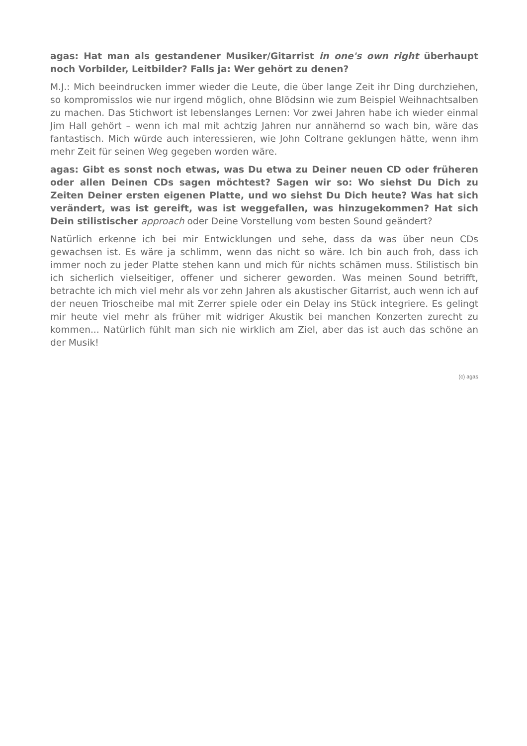agas: Hat man als gestandener Musiker/Gitarrist in one's own right überhaupt noch Vorbilder, Leitbilder? Falls ja: Wer gehört zu denen?
M.J.: Mich beeindrucken immer wieder die Leute, die über lange Zeit ihr Ding durchziehen, so kompromisslos wie nur irgend möglich, ohne Blödsinn wie zum Beispiel Weihnachtsalben zu machen. Das Stichwort ist lebenslanges Lernen: Vor zwei Jahren habe ich wieder einmal Jim Hall gehört – wenn ich mal mit achtzig Jahren nur annähernd so wach bin, wäre das fantastisch. Mich würde auch interessieren, wie John Coltrane geklungen hätte, wenn ihm mehr Zeit für seinen Weg gegeben worden wäre.
agas: Gibt es sonst noch etwas, was Du etwa zu Deiner neuen CD oder früheren oder allen Deinen CDs sagen möchtest? Sagen wir so: Wo siehst Du Dich zu Zeiten Deiner ersten eigenen Platte, und wo siehst Du Dich heute? Was hat sich verändert, was ist gereift, was ist weggefallen, was hinzugekommen? Hat sich Dein stilistischer approach oder Deine Vorstellung vom besten Sound geändert?
Natürlich erkenne ich bei mir Entwicklungen und sehe, dass da was über neun CDs gewachsen ist. Es wäre ja schlimm, wenn das nicht so wäre. Ich bin auch froh, dass ich immer noch zu jeder Platte stehen kann und mich für nichts schämen muss. Stilistisch bin ich sicherlich vielseitiger, offener und sicherer geworden. Was meinen Sound betrifft, betrachte ich mich viel mehr als vor zehn Jahren als akustischer Gitarrist, auch wenn ich auf der neuen Trioscheibe mal mit Zerrer spiele oder ein Delay ins Stück integriere. Es gelingt mir heute viel mehr als früher mit widriger Akustik bei manchen Konzerten zurecht zu kommen... Natürlich fühlt man sich nie wirklich am Ziel, aber das ist auch das schöne an der Musik!
(c) agas